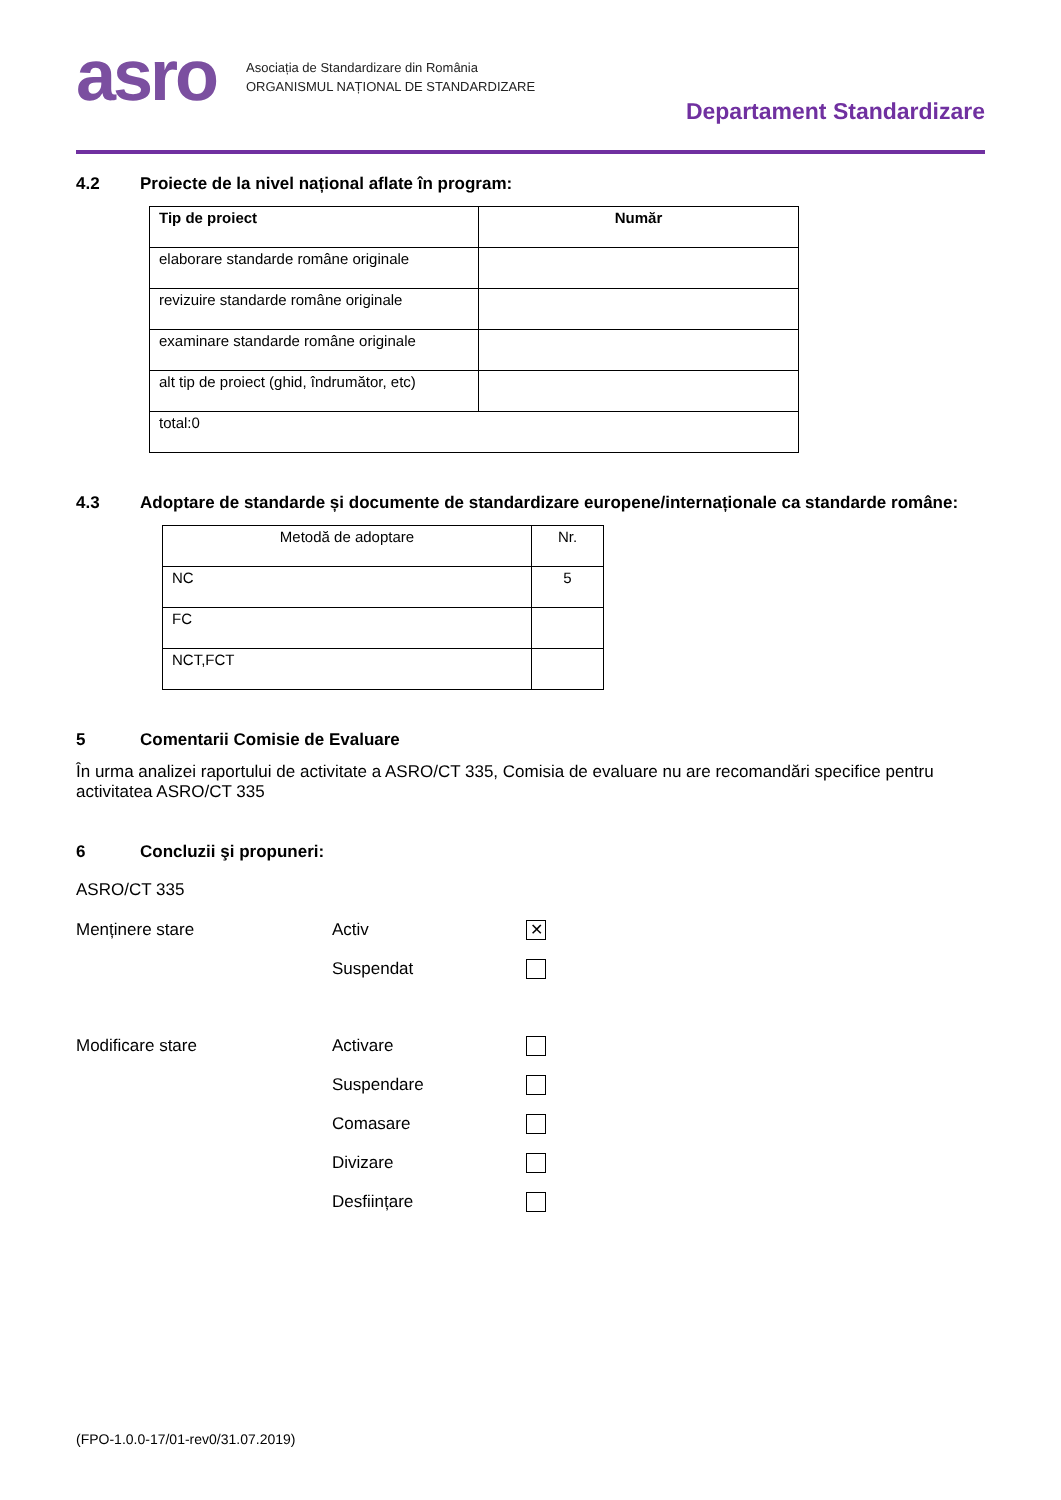asro
Asociația de Standardizare din România
ORGANISMUL NAȚIONAL DE STANDARDIZARE
Departament Standardizare
4.2 Proiecte de la nivel național aflate în program:
| Tip de proiect | Număr |
| --- | --- |
| elaborare standarde române originale | |
| revizuire standarde române originale | |
| examinare standarde române originale | |
| alt tip de proiect (ghid, îndrumător, etc) | |
| total:0 | |
4.3 Adoptare de standarde și documente de standardizare europene/internaționale ca standarde române:
| Metodă de adoptare | Nr. |
| NC | 5 |
| FC | |
| NCT,FCT | |
5 Comentarii Comisie de Evaluare
În urma analizei raportului de activitate a ASRO/CT 335, Comisia de evaluare nu are recomandări specifice pentru activitatea ASRO/CT 335
6 Concluzii şi propuneri:
ASRO/CT 335
Menținere stare Activ
✕
Suspendat
Modificare stare Activare
Suspendare
Comasare
Divizare
Desființare
(FPO-1.0.0-17/01-rev0/31.07.2019)